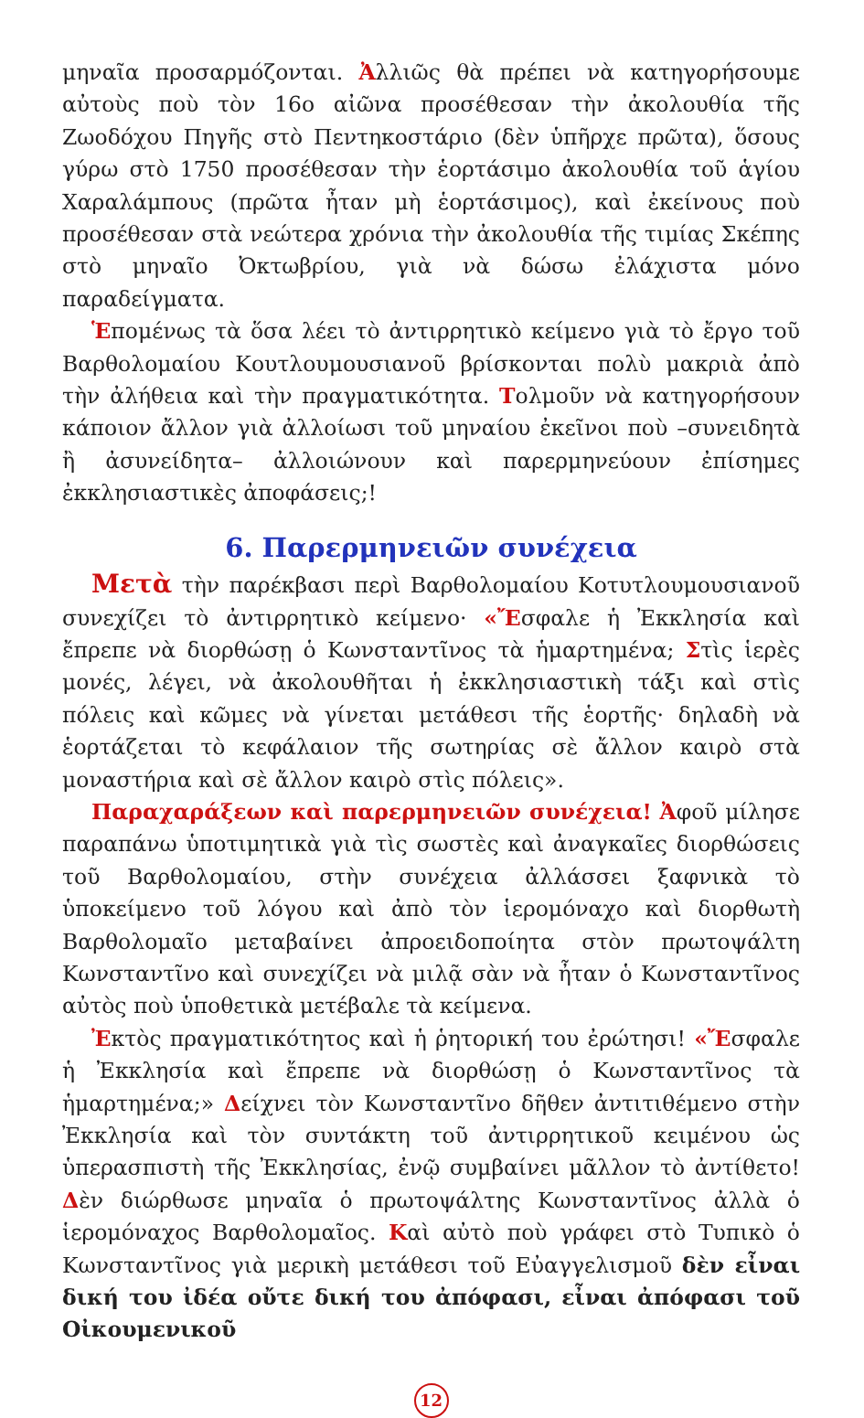μηναῖα προσαρμόζονται. Ἀλλιῶς θὰ πρέπει νὰ κατηγορήσουμε αὐτοὺς ποὺ τὸν 16ο αἰῶνα προσέθεσαν τὴν ἀκολουθία τῆς Ζωοδόχου Πηγῆς στὸ Πεντηκοστάριο (δὲν ὑπῆρχε πρῶτα), ὅσους γύρω στὸ 1750 προσέθεσαν τὴν ἑορτάσιμο ἀκολουθία τοῦ ἁγίου Χαραλάμπους (πρῶτα ἦταν μὴ ἑορτάσιμος), καὶ ἐκείνους ποὺ προσέθεσαν στὰ νεώτερα χρόνια τὴν ἀκολουθία τῆς τιμίας Σκέπης στὸ μηναῖο Ὀκτωβρίου, γιὰ νὰ δώσω ἐλάχιστα μόνο παραδείγματα.
Ἑπομένως τὰ ὅσα λέει τὸ ἀντιρρητικὸ κείμενο γιὰ τὸ ἔργο τοῦ Βαρθολομαίου Κουτλουμουσιανοῦ βρίσκονται πολὺ μακριὰ ἀπὸ τὴν ἀλήθεια καὶ τὴν πραγματικότητα. Τολμοῦν νὰ κατηγορήσουν κάποιον ἄλλον γιὰ ἀλλοίωσι τοῦ μηναίου ἐκεῖνοι ποὺ –συνειδητὰ ἢ ἀσυνείδητα– ἀλλοιώνουν καὶ παρερμηνεύουν ἐπίσημες ἐκκλησιαστικὲς ἀποφάσεις;!
6. Παρερμηνειῶν συνέχεια
Μετὰ τὴν παρέκβασι περὶ Βαρθολομαίου Κοτυτλουμουσιανοῦ συνεχίζει τὸ ἀντιρρητικὸ κείμενο· «Ἔσφαλε ἡ Ἐκκλησία καὶ ἔπρεπε νὰ διορθώσῃ ὁ Κωνσταντῖνος τὰ ἡμαρτημένα; Στὶς ἱερὲς μονές, λέγει, νὰ ἀκολουθῆται ἡ ἐκκλησιαστικὴ τάξι καὶ στὶς πόλεις καὶ κῶμες νὰ γίνεται μετάθεσι τῆς ἑορτῆς· δηλαδὴ νὰ ἑορτάζεται τὸ κεφάλαιον τῆς σωτηρίας σὲ ἄλλον καιρὸ στὰ μοναστήρια καὶ σὲ ἄλλον καιρὸ στὶς πόλεις».
Παραχαράξεων καὶ παρερμηνειῶν συνέχεια! Ἀφοῦ μίλησε παραπάνω ὑποτιμητικὰ γιὰ τὶς σωστὲς καὶ ἀναγκαῖες διορθώσεις τοῦ Βαρθολομαίου, στὴν συνέχεια ἀλλάσσει ξαφνικὰ τὸ ὑποκείμενο τοῦ λόγου καὶ ἀπὸ τὸν ἱερομόναχο καὶ διορθωτὴ Βαρθολομαῖο μεταβαίνει ἀπροειδοποίητα στὸν πρωτοψάλτη Κωνσταντῖνο καὶ συνεχίζει νὰ μιλᾷ σὰν νὰ ἦταν ὁ Κωνσταντῖνος αὐτὸς ποὺ ὑποθετικὰ μετέβαλε τὰ κείμενα.
Ἐκτὸς πραγματικότητος καὶ ἡ ῥητορική του ἐρώτησι! «Ἔσφαλε ἡ Ἐκκλησία καὶ ἔπρεπε νὰ διορθώσῃ ὁ Κωνσταντῖνος τὰ ἡμαρτημένα;» Δείχνει τὸν Κωνσταντῖνο δῆθεν ἀντιτιθέμενο στὴν Ἐκκλησία καὶ τὸν συντάκτη τοῦ ἀντιρρητικοῦ κειμένου ὡς ὑπερασπιστὴ τῆς Ἐκκλησίας, ἐνῷ συμβαίνει μᾶλλον τὸ ἀντίθετο! Δὲν διώρθωσε μηναῖα ὁ πρωτοψάλτης Κωνσταντῖνος ἀλλὰ ὁ ἱερομόναχος Βαρθολομαῖος. Καὶ αὐτὸ ποὺ γράφει στὸ Τυπικὸ ὁ Κωνσταντῖνος γιὰ μερικὴ μετάθεσι τοῦ Εὐαγγελισμοῦ δὲν εἶναι δική του ἰδέα οὔτε δική του ἀπόφασι, εἶναι ἀπόφασι τοῦ Οἰκουμενικοῦ
12